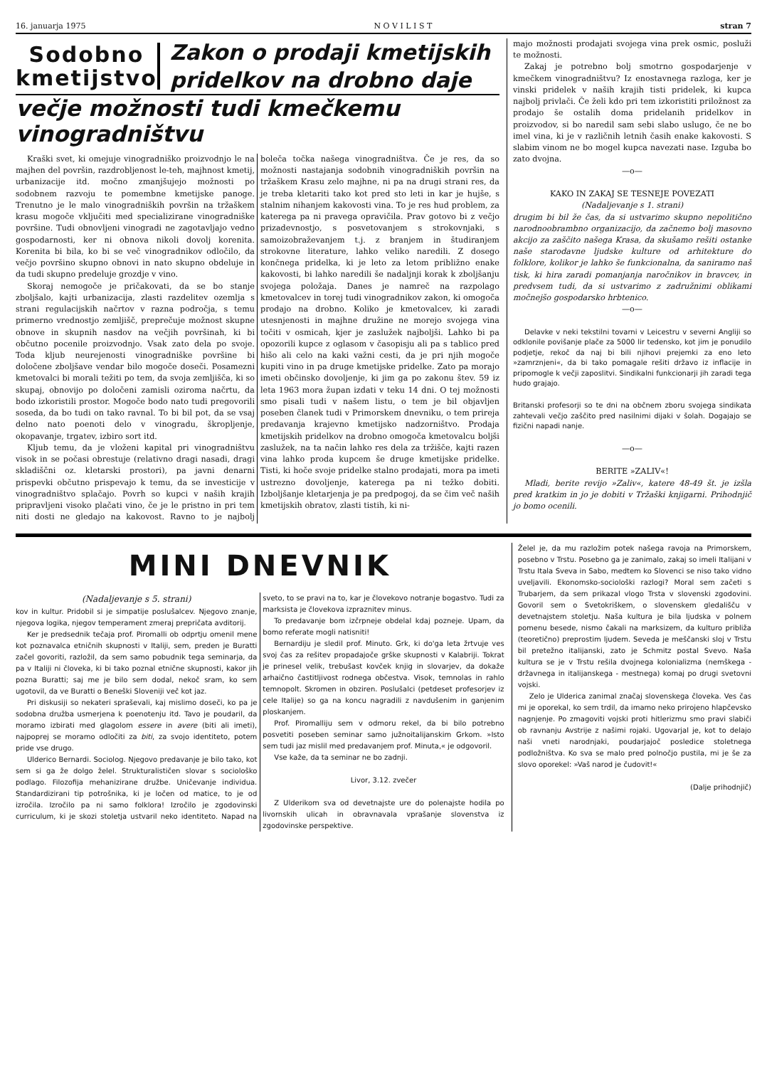16. januarja 1975 N O V I L I S T stran 7
Sodobno kmetijstvo
Zakon o prodaji kmetijskih pridelkov na drobno daje
večje možnosti tudi kmečkemu vinogradništvu
Kraški svet, ki omejuje vinogradniško proizvodnjo le na majhen del površin, razdrobljenost le-teh, majhnost kmetij, urbanizacije itd. močno zmanjšujejo možnosti po sodobnem razvoju te pomembne kmetijske panoge. Trenutno je le malo vinogradniških površin na tržaškem krasu mogoče vključiti med specializirane vinogradniške površine. Tudi obnovljeni vinogradi ne zagotavljajo vedno gospodarnosti, ker ni obnova nikoli dovolj korenita. Korenita bi bila, ko bi se več vinogradnikov odločilo, da večjo površino skupno obnovi in nato skupno obdeluje in da tudi skupno predeluje grozdje v vino.
Skoraj nemogoče je pričakovati, da se bo stanje zboljšalo, kajti urbanizacija, zlasti razdelitev ozemlja s strani regulacijskih načrtov v razna področja, s temu primerno vrednostjo zemljišč, preprečuje možnost skupne obnove in skupnih nasdov na večjih površinah, ki bi občutno pocenile proizvodnjo. Vsak zato dela po svoje. Toda kljub neurejenosti vinogradniške površine bi določene zboljšave vendar bilo mogoče doseči. Posamezni kmetovalci bi morali težiti po tem, da svoja zemljišča, ki so skupaj, obnovijo po določeni zamisli oziroma načrtu, da bodo izkoristili prostor. Mogoče bodo nato tudi pregovorili soseda, da bo tudi on tako ravnal. To bi bil pot, da se vsaj delno nato poenoti delo v vinogradu, škropljenje, okopavanje, trgatev, izbiro sort itd.
Kljub temu, da je vloženi kapital pri vinogradništvu visok in se počasi obrestuje (relativno dragi nasadi, dragi skladiščni oz. kletarski prostori), pa javni denarni prispevki občutno prispevajo k temu, da se investicije v vinogradništvo splačajo. Povrh so kupci v naših krajih pripravljeni visoko plačati vino, če je le pristno in pri tem niti dosti ne gledajo na kakovost. Ravno to je najbolj boleča točka našega vinogradništva. Če je res, da so možnosti nastajanja sodobnih vinogradniških površin na tržaškem Krasu zelo majhne, ni pa na drugi strani res, da je treba kletariti tako kot pred sto leti in kar je hujše, s stalnim nihanjem kakovosti vina. To je res hud problem, za katerega pa ni pravega opravičila. Prav gotovo bi z večjo prizadevnostjo, s posvetovanjem s strokovnjaki, s samoizobraževanjem t.j. z branjem in študiranjem strokovne literature, lahko veliko naredili. Z dosego končnega pridelka, ki je leto za letom približno enake kakovosti, bi lahko naredili še nadaljnji korak k zboljšanju svojega položaja. Danes je namreč na razpolago kmetovalcev in torej tudi vinogradnikov zakon, ki omogoča prodajo na drobno. Koliko je kmetovalcev, ki zaradi utesnjenosti in majhne družine ne morejo svojega vina točiti v osmicah, kjer je zaslužek najboljši. Lahko bi pa opozorili kupce z oglasom v časopisju ali pa s tablico pred hišo ali celo na kaki važni cesti, da je pri njih mogoče kupiti vino in pa druge kmetijske pridelke. Zato pa morajo imeti občinsko dovoljenje, ki jim ga po zakonu štev. 59 iz leta 1963 mora župan izdati v teku 14 dni. O tej možnosti smo pisali tudi v našem listu, o tem je bil objavljen poseben članek tudi v Primorskem dnevniku, o tem prireja predavanja krajevno kmetijsko nadzorništvo. Prodaja kmetijskih pridelkov na drobno omogoča kmetovalcu boljši zaslužek, na ta način lahko res dela za tržišče, kajti razen vina lahko proda kupcem še druge kmetijske pridelke. Tisti, ki hoče svoje pridelke stalno prodajati, mora pa imeti ustrezno dovoljenje, katerega pa ni težko dobiti. Izboljšanje kletarjenja je pa predpogoj, da se čim več naših kmetijskih obratov, zlasti tistih, ki ni-
majo možnosti prodajati svojega vina prek osmic, posluži te možnosti.
Zakaj je potrebno bolj smotrno gospodarjenje v kmečkem vinogradništvu? Iz enostavnega razloga, ker je vinski pridelek v naših krajih tisti pridelek, ki kupca najbolj privlači. Če želi kdo pri tem izkoristiti priložnost za prodajo še ostalih doma pridelanih pridelkov in proizvodov, si bo naredil sam sebi slabo uslugo, če ne bo imel vina, ki je v različnih letnih časih enake kakovosti. S slabim vinom ne bo mogel kupca navezati nase. Izguba bo zato dvojna.
—o—
KAKO IN ZAKAJ SE TESNEJE POVEZATI
(Nadaljevanje s 1. strani)
drugim bi bil že čas, da si ustvarimo skupno nepolitično narodnoobrambno organizacijo, da začnemo bolj masovno akcijo za zaščito našega Krasa, da skušamo rešiti ostanke naše starodavne ljudske kulture od arhitekture do folklore, kolikor je lahko še funkcionalna, da saniramo naš tisk, ki hira zaradi pomanjanja naročnikov in bravcev, in predvsem tudi, da si ustvarimo z zadružnimi oblikami močnejšo gospodarsko hrbtenico.
—o—
Delavke v neki tekstilni tovarni v Leicestru v severni Angliji so odklonile povišanje plače za 5000 lir tedensko, kot jim je ponudilo podjetje, rekoč da naj bi bili njihovi prejemki za eno leto »zamrznjeni«, da bi tako pomagale rešiti državo iz inflacije in pripomogle k večji zaposlitvi. Sindikalni funkcionarji jih zaradi tega hudo grajajo.
Britanski profesorji so te dni na občnem zboru svojega sindikata zahtevali večjo zaščito pred nasilnimi dijaki v šolah. Dogajajo se fizični napadi nanje.
—o—
BERITE »ZALIV«!
Mladi, berite revijo »Zaliv«, katere 48-49 št. je izšla pred kratkim in jo je dobiti v Tržaški knjigarni. Prihodnjič jo bomo ocenili.
MINI DNEVNIK
(Nadaljevanje s 5. strani)
kov in kultur. Pridobil si je simpatije poslušalcev. Njegovo znanje, njegova logika, njegov temperament zmeraj prepričata avditorij.
Ker je predsednik tečaja prof. Piromalli ob odprtju omenil mene kot poznavalca etničnih skupnosti v Italiji, sem, preden je Buratti začel govoriti, razložil, da sem samo pobudnik tega seminarja, da pa v Italiji ni človeka, ki bi tako poznal etnične skupnosti, kakor jih pozna Buratti; saj me je bilo sem dodal, nekoč sram, ko sem ugotovil, da ve Buratti o Beneški Sloveniji več kot jaz.
Pri diskusiji so nekateri spraševali, kaj mislimo doseči, ko pa je sodobna družba usmerjena k poenotenju itd. Tavo je poudaril, da moramo izbirati med glagolom essere in avere (biti ali imeti), najpoprej se moramo odločiti za biti, za svojo identiteto, potem pride vse drugo.
Ulderico Bernardi. Sociolog. Njegovo predavanje je bilo tako, kot sem si ga že dolgo želel. Strukturalističen slovar s sociološko podlago. Filozofija mehanizirane družbe. Uničevanje individua. Standardizirani tip potrošnika, ki je ločen od matice, to je od izročila. Izročilo pa ni samo folklora! Izročilo je zgodovinski curriculum, ki je skozi stoletja ustvaril neko identiteto. Napad na sveto, to se pravi na to, kar je človekovo notranje bogastvo. Tudi za marksista je človekova izpraznitev minus.
To predavanje bom izčrpneje obdelal kdaj pozneje. Upam, da bomo referate mogli natisniti!
Bernardiju je sledil prof. Minuto. Grk, ki do'ga leta žrtvuje ves svoj čas za rešitev propadajoče grške skupnosti v Kalabriji. Tokrat je prinesel velik, trebušast kovček knjig in slovarjev, da dokaže arhaično častitljivost rodnega občestva. Visok, temnolas in rahlo temnopolt. Skromen in obziren. Poslušalci (petdeset profesorjev iz cele Italije) so ga na koncu nagradili z navdušenim in ganjenim ploskanjem.
Prof. Piromalliju sem v odmoru rekel, da bi bilo potrebno posvetiti poseben seminar samo južnoitalijanskim Grkom. »Isto sem tudi jaz mislil med predavanjem prof. Minuta,« je odgovoril.
Vse kaže, da ta seminar ne bo zadnji.
Livor, 3.12. zvečer
Z Ulderikom sva od devetnajste ure do polenajste hodila po livornskih ulicah in obravnavala vprašanje slovenstva iz zgodovinske perspektive.
Želel je, da mu razložim potek našega ravoja na Primorskem, posebno v Trstu. Posebno ga je zanimalo, zakaj so imeli Italijani v Trstu Itala Sveva in Sabo, medtem ko Slovenci se niso tako vidno uveljavili. Ekonomsko-sociološki razlogi? Moral sem začeti s Trubarjem, da sem prikazal vlogo Trsta v slovenski zgodovini. Govoril sem o Svetokriškem, o slovenskem gledališču v devetnajstem stoletju. Naša kultura je bila ljudska v polnem pomenu besede, nismo čakali na marksizem, da kulturo približa (teoretično) preprostim ljudem. Seveda je meščanski sloj v Trstu bil pretežno italijanski, zato je Schmitz postal Svevo. Naša kultura se je v Trstu rešila dvojnega kolonializma (nemškega - državnega in italijanskega - mestnega) komaj po drugi svetovni vojski.
Zelo je Ulderica zanimal značaj slovenskega človeka. Ves čas mi je oporekal, ko sem trdil, da imamo neko prirojeno hlapčevsko nagnjenje. Po zmagoviti vojski proti hitlerizmu smo pravi slabiči ob ravnanju Avstrije z našimi rojaki. Ugovarjal je, kot to delajo naši vneti narodnjaki, poudarjajoč posledice stoletnega podložništva. Ko sva se malo pred polnočjo pustila, mi je še za slovo oporekel: »Vaš narod je čudovit!«
(Dalje prihodnjič)